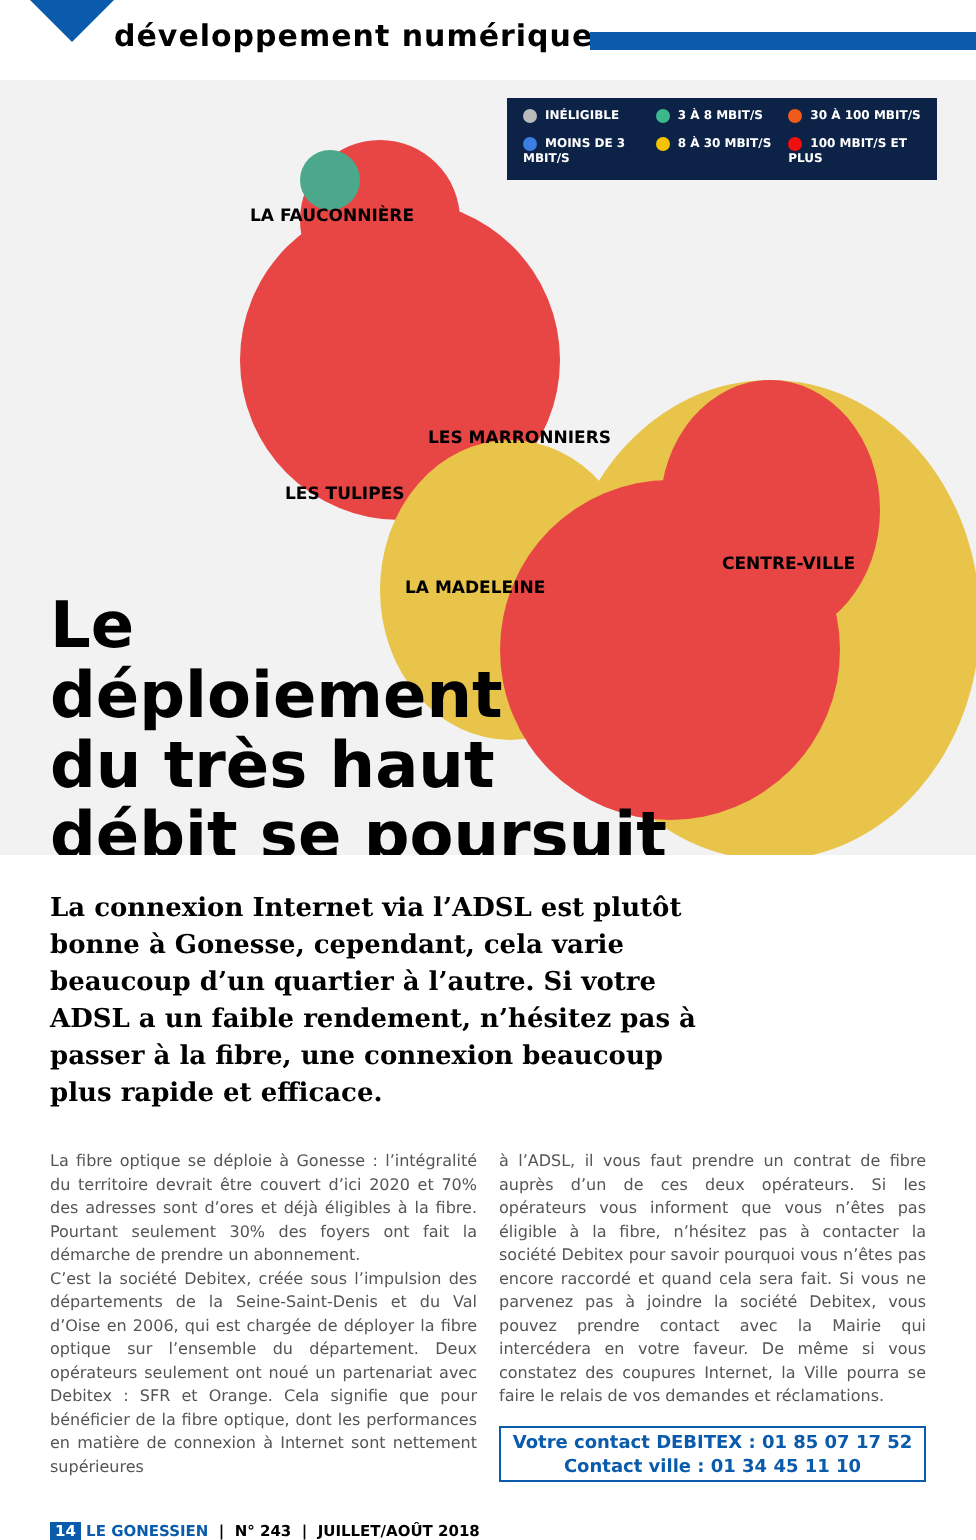développement numérique
INÉLIGIBLE 3 À 8 MBIT/S 30 À 100 MBIT/S MOINS DE 3 MBIT/S 8 À 30 MBIT/S 100 MBIT/S ET PLUS
LA FAUCONNIÈRE
LES MARRONNIERS
LES TULIPES
CENTRE-VILLE
LA MADELEINE
Le
déploiement
du très haut
débit se poursuit
La connexion Internet via l’ADSL est plutôt bonne à Gonesse, cependant, cela varie beaucoup d’un quartier à l’autre. Si votre ADSL a un faible rendement, n’hésitez pas à passer à la fibre, une connexion beaucoup plus rapide et efficace.
La fibre optique se déploie à Gonesse : l’intégralité du territoire devrait être couvert d’ici 2020 et 70% des adresses sont d’ores et déjà éligibles à la fibre. Pourtant seulement 30% des foyers ont fait la démarche de prendre un abonnement.
C’est la société Debitex, créée sous l’impulsion des départements de la Seine-Saint-Denis et du Val d’Oise en 2006, qui est chargée de déployer la fibre optique sur l’ensemble du département. Deux opérateurs seulement ont noué un partenariat avec Debitex : SFR et Orange. Cela signifie que pour bénéficier de la fibre optique, dont les performances en matière de connexion à Internet sont nettement supérieures
à l’ADSL, il vous faut prendre un contrat de fibre auprès d’un de ces deux opérateurs. Si les opérateurs vous informent que vous n’êtes pas éligible à la fibre, n’hésitez pas à contacter la société Debitex pour savoir pourquoi vous n’êtes pas encore raccordé et quand cela sera fait. Si vous ne parvenez pas à joindre la société Debitex, vous pouvez prendre contact avec la Mairie qui intercédera en votre faveur. De même si vous constatez des coupures Internet, la Ville pourra se faire le relais de vos demandes et réclamations.
Votre contact DEBITEX : 01 85 07 17 52
Contact ville : 01 34 45 11 10
14 LE GONESSIEN | N° 243 | JUILLET/AOÛT 2018